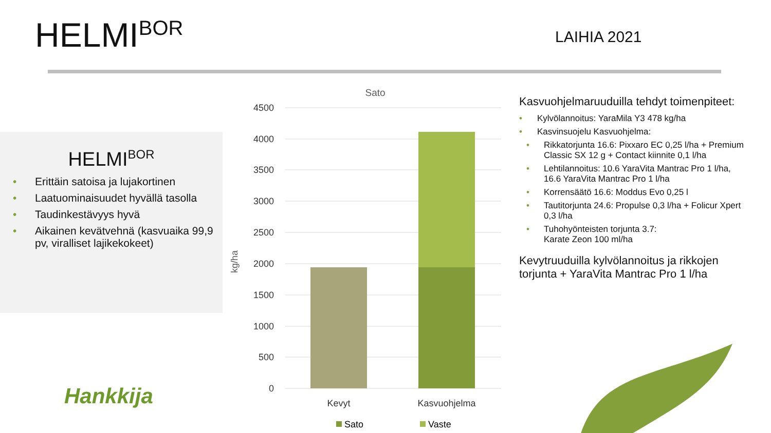HELMI<sup>BOR</sup> LAIHIA 2021
HELMI<sup>BOR</sup>
• Erittäin satoisa ja lujakortinen
• Laatuominaisuudet hyvällä tasolla
• Taudinkestävyys hyvä
• Aikainen kevätvehnä (kasvuaika 99,9 pv, viralliset lajikekokeet)
Sato
4500
4000
3500
3000
2500
2000
1500
1000
500
0
kg/ha
Kevyt
Kasvuohjelma
Sato
Vaste
Kasvuohjelmaruuduilla tehdyt toimenpiteet:
• Kylvölannoitus: YaraMila Y3 478 kg/ha
• Kasvinsuojelu Kasvuohjelma:
• Rikkatorjunta 16.6: Pixxaro EC 0,25 l/ha + Premium Classic SX 12 g + Contact kiinnite 0,1 l/ha
• Lehtilannoitus: 10.6 YaraVita Mantrac Pro 1 l/ha, 16.6 YaraVita Mantrac Pro 1 l/ha
• Korrensäätö 16.6: Moddus Evo 0,25 l
• Tautitorjunta 24.6: Propulse 0,3 l/ha + Folicur Xpert 0,3 l/ha
• Tuhohyönteisten torjunta 3.7:
Karate Zeon 100 ml/ha
Kevytruuduilla kylvölannoitus ja rikkojen torjunta + YaraVita Mantrac Pro 1 l/ha
Hankkija